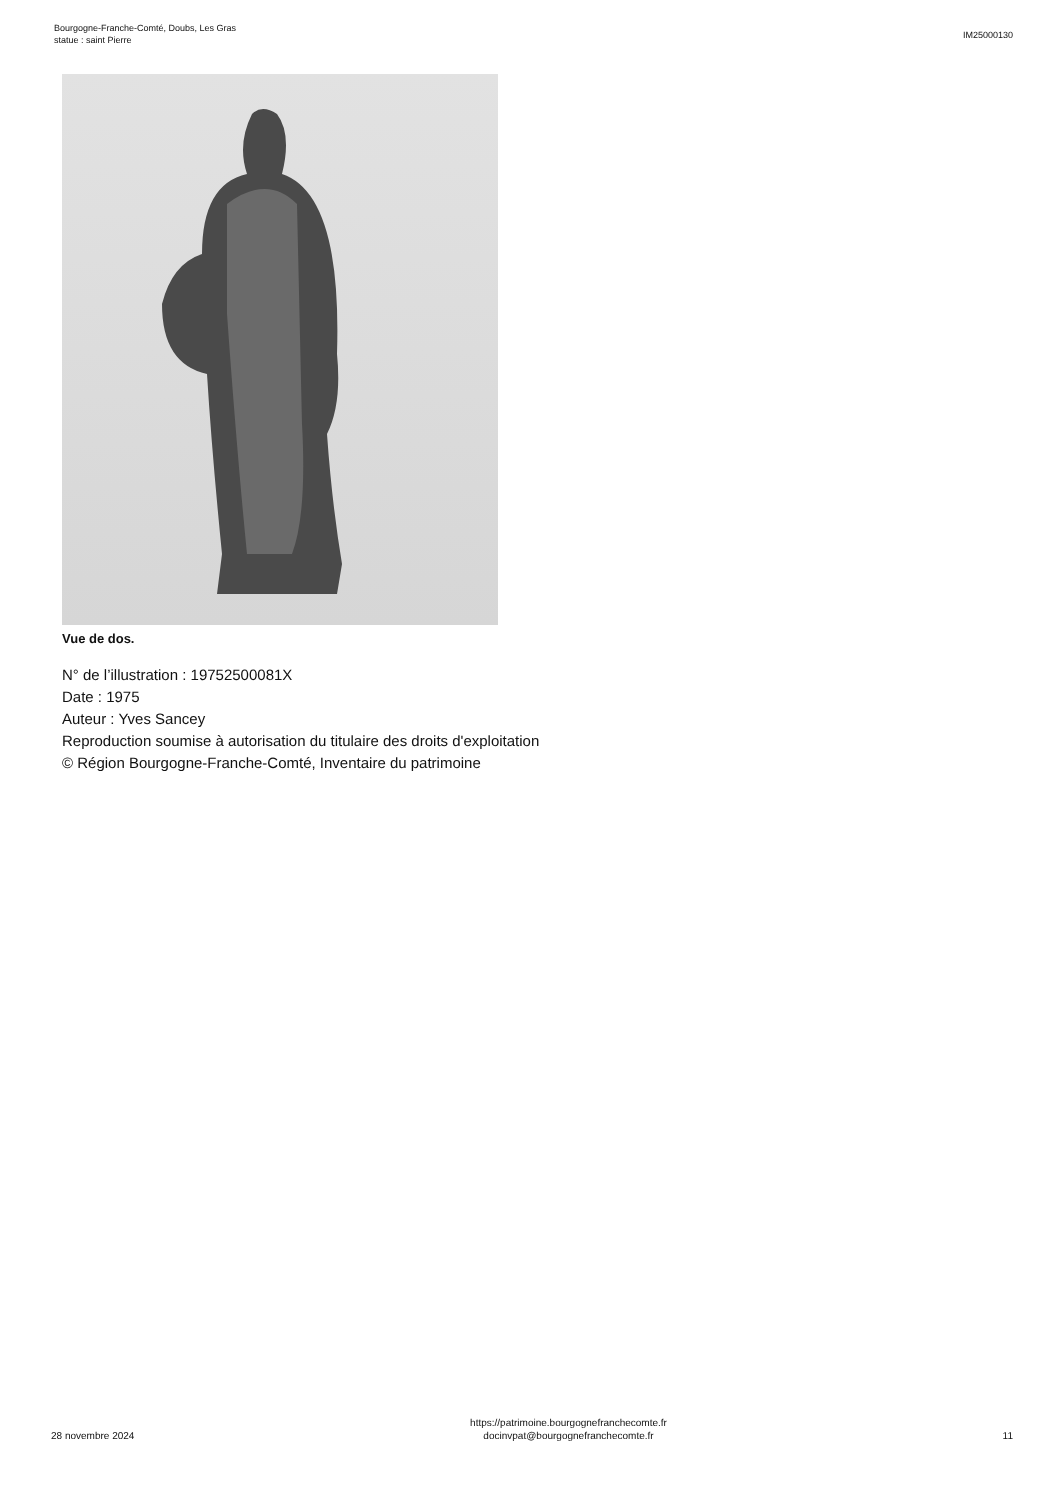Bourgogne-Franche-Comté, Doubs, Les Gras
statue : saint Pierre
IM25000130
Vue de dos.
N° de l’illustration : 19752500081X
Date : 1975
Auteur : Yves Sancey
Reproduction soumise à autorisation du titulaire des droits d'exploitation
© Région Bourgogne-Franche-Comté, Inventaire du patrimoine
28 novembre 2024
https://patrimoine.bourgognefranchecomte.fr
docinvpat@bourgognefranchecomte.fr
11